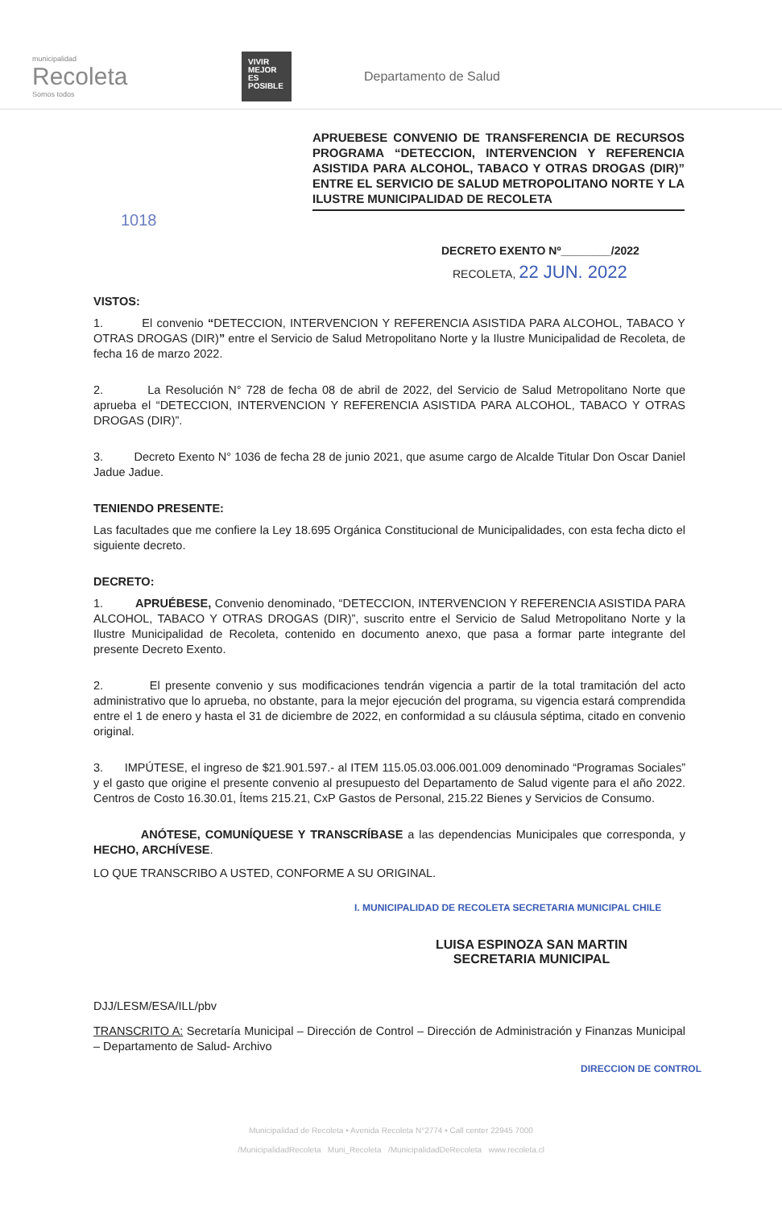municipalidad
Recoleta
Somos todos
VIVIR MEJOR ES POSIBLE
Departamento de Salud
APRUEBESE CONVENIO DE TRANSFERENCIA DE RECURSOS PROGRAMA “DETECCION, INTERVENCION Y REFERENCIA ASISTIDA PARA ALCOHOL, TABACO Y OTRAS DROGAS (DIR)” ENTRE EL SERVICIO DE SALUD METROPOLITANO NORTE Y LA ILUSTRE MUNICIPALIDAD DE RECOLETA
1018
DECRETO EXENTO Nº________/2022
RECOLETA, 22 JUN. 2022
VISTOS:
1. El convenio “DETECCION, INTERVENCION Y REFERENCIA ASISTIDA PARA ALCOHOL, TABACO Y OTRAS DROGAS (DIR)” entre el Servicio de Salud Metropolitano Norte y la Ilustre Municipalidad de Recoleta, de fecha 16 de marzo 2022.
2. La Resolución N° 728 de fecha 08 de abril de 2022, del Servicio de Salud Metropolitano Norte que aprueba el “DETECCION, INTERVENCION Y REFERENCIA ASISTIDA PARA ALCOHOL, TABACO Y OTRAS DROGAS (DIR)”.
3. Decreto Exento N° 1036 de fecha 28 de junio 2021, que asume cargo de Alcalde Titular Don Oscar Daniel Jadue Jadue.
TENIENDO PRESENTE:
Las facultades que me confiere la Ley 18.695 Orgánica Constitucional de Municipalidades, con esta fecha dicto el siguiente decreto.
DECRETO:
1. APRUÉBESE, Convenio denominado, “DETECCION, INTERVENCION Y REFERENCIA ASISTIDA PARA ALCOHOL, TABACO Y OTRAS DROGAS (DIR)”, suscrito entre el Servicio de Salud Metropolitano Norte y la Ilustre Municipalidad de Recoleta, contenido en documento anexo, que pasa a formar parte integrante del presente Decreto Exento.
2. El presente convenio y sus modificaciones tendrán vigencia a partir de la total tramitación del acto administrativo que lo aprueba, no obstante, para la mejor ejecución del programa, su vigencia estará comprendida entre el 1 de enero y hasta el 31 de diciembre de 2022, en conformidad a su cláusula séptima, citado en convenio original.
3. IMPÚTESE, el ingreso de $21.901.597.- al ITEM 115.05.03.006.001.009 denominado “Programas Sociales” y el gasto que origine el presente convenio al presupuesto del Departamento de Salud vigente para el año 2022. Centros de Costo 16.30.01, Ítems 215.21, CxP Gastos de Personal, 215.22 Bienes y Servicios de Consumo.
ANÓTESE, COMUNÍQUESE Y TRANSCRÍBASE a las dependencias Municipales que corresponda, y HECHO, ARCHÍVESE.
LO QUE TRANSCRIBO A USTED, CONFORME A SU ORIGINAL.
I. MUNICIPALIDAD DE RECOLETA SECRETARIA MUNICIPAL CHILE
LUISA ESPINOZA SAN MARTIN
SECRETARIA MUNICIPAL
DJJ/LESM/ESA/ILL/pbv
TRANSCRITO A: Secretaría Municipal – Dirección de Control – Dirección de Administración y Finanzas Municipal – Departamento de Salud- Archivo
DIRECCION DE CONTROL
Municipalidad de Recoleta • Avenida Recoleta N°2774 • Call center 22945 7000
/MunicipalidadRecoleta Muni_Recoleta /MunicipalidadDeRecoleta www.recoleta.cl